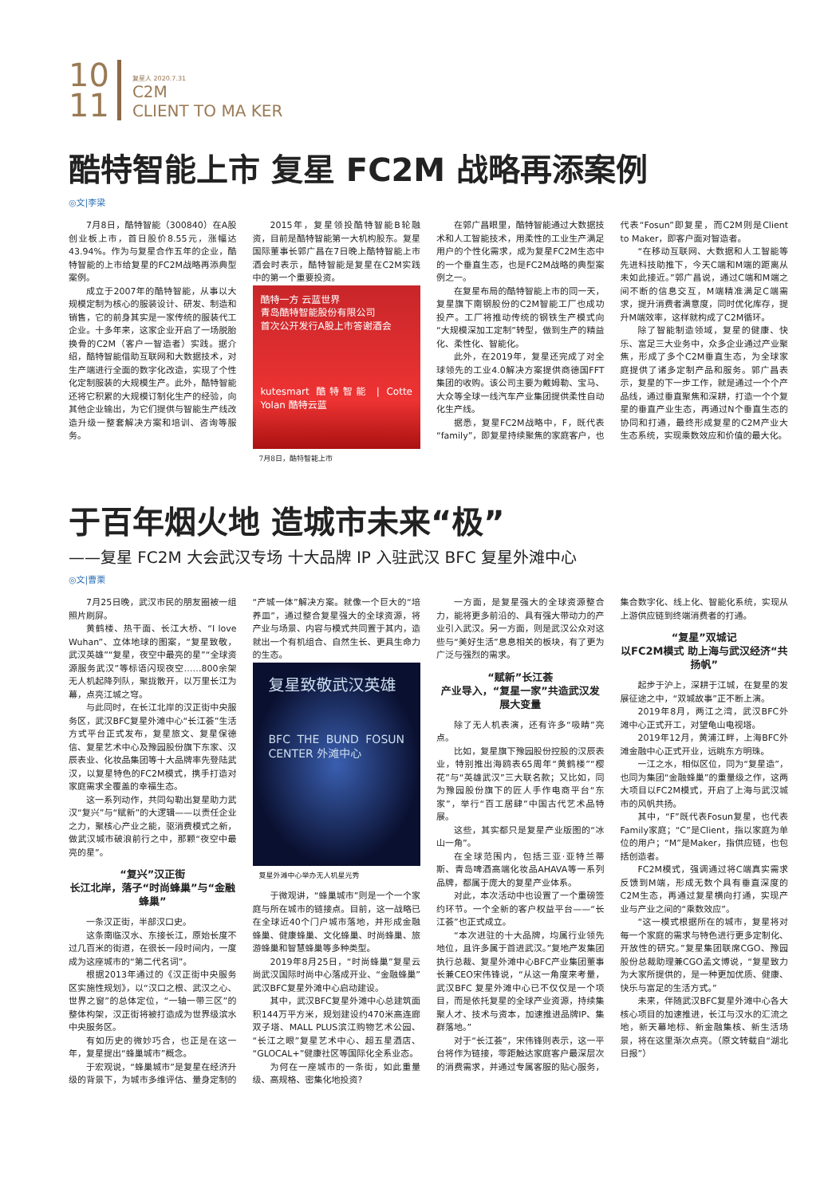10
11
复星人 2020.7.31
C2M
CLIENT TO MA KER
酷特智能上市 复星 FC2M 战略再添案例
◎文|李梁
7月8日，酷特智能（300840）在A股创业板上市，首日股价8.55元，涨幅达43.94%。作为与复星合作五年的企业，酷特智能的上市给复星的FC2M战略再添典型案例。
成立于2007年的酷特智能，从事以大规模定制为核心的服装设计、研发、制造和销售，它的前身其实是一家传统的服装代工企业。十多年来，这家企业开启了一场脱胎换骨的C2M（客户一智造者）实践。据介绍，酷特智能借助互联网和大数据技术，对生产端进行全面的数字化改造，实现了个性化定制服装的大规模生产。此外，酷特智能还将它积累的大规模订制化生产的经验，向其他企业输出，为它们提供与智能生产线改造升级一整套解决方案和培训、咨询等服务。
2015年，复星领投酷特智能B轮融资，目前是酷特智能第一大机构股东。复星国际董事长郭广昌在7日晚上酷特智能上市酒会时表示，酷特智能是复星在C2M实践中的第一个重要投资。
酷特一方 云蓝世界
青岛酷特智能股份有限公司
首次公开发行A股上市答谢酒会
kutesmart 酷特智能 | Cotte Yolan 酷特云蓝
7月8日，酷特智能上市
在郭广昌眼里，酷特智能通过大数据技术和人工智能技术，用柔性的工业生产满足用户的个性化需求，成为复星FC2M生态中的一个垂直生态，也是FC2M战略的典型案例之一。
在复星布局的酷特智能上市的同一天，复星旗下南钢股份的C2M智能工厂也成功投产。工厂将推动传统的钢铁生产模式向“大规模深加工定制”转型，做到生产的精益化、柔性化、智能化。
此外，在2019年，复星还完成了对全球领先的工业4.0解决方案提供商德国FFT集团的收购。该公司主要为戴姆勒、宝马、大众等全球一线汽车产业集团提供柔性自动化生产线。
据悉，复星FC2M战略中，F，既代表“family”，即复星持续聚焦的家庭客户，也代表“Fosun”即复星，而C2M则是Client to Maker，即客户面对智造者。
“在移动互联网、大数据和人工智能等先进科技助推下，今天C端和M端的距离从未如此接近。”郭广昌说，通过C端和M端之间不断的信息交互，M端精准满足C端需求，提升消费者满意度，同时优化库存，提升M端效率，这样就构成了C2M循环。
除了智能制造领域，复星的健康、快乐、富足三大业务中，众多企业通过产业聚焦，形成了多个C2M垂直生态，为全球家庭提供了诸多定制产品和服务。郭广昌表示，复星的下一步工作，就是通过一个个产品线，通过垂直聚焦和深耕，打造一个个复星的垂直产业生态，再通过N个垂直生态的协同和打通，最终形成复星的C2M产业大生态系统，实现乘数效应和价值的最大化。
于百年烟火地 造城市未来“极”
——复星 FC2M 大会武汉专场 十大品牌 IP 入驻武汉 BFC 复星外滩中心
◎文|曹栗
7月25日晚，武汉市民的朋友圈被一组照片刷屏。
黄鹤楼、热干面、长江大桥、“I love Wuhan”、立体地球的图案，“复星致敬，武汉英雄”“复星，夜空中最亮的星”“全球资源服务武汉”等标语闪现夜空……800余架无人机起降列队，聚拢散开，以万里长江为幕，点亮江城之穹。
与此同时，在长江北岸的汉正街中央服务区，武汉BFC复星外滩中心“长江荟”生活方式平台正式发布，复星旅文、复星保德信、复星艺术中心及豫园股份旗下东家、汉辰表业、化妆品集团等十大品牌率先登陆武汉，以复星特色的FC2M模式，携手打造对家庭需求全覆盖的幸福生态。
这一系列动作，共同勾勒出复星助力武汉“复兴”与“赋新”的大逻辑——以责任企业之力，聚核心产业之能，驱消费模式之新，做武汉城市破浪前行之中，那颗“夜空中最亮的星”。
“复兴”汉正街
长江北岸，落子“时尚蜂巢”与“金融蜂巢”
一条汉正街，半部汉口史。
这条南临汉水、东接长江，原始长度不过几百米的街道，在很长一段时间内，一度成为这座城市的“第二代名词”。
根据2013年通过的《汉正街中央服务区实施性规划》，以“汉口之根、武汉之心、世界之窗”的总体定位，“一轴一带三区”的整体构架，汉正街将被打造成为世界级滨水中央服务区。
有如历史的微妙巧合，也正是在这一年，复星提出“蜂巢城市”概念。
于宏观说，“蜂巢城市”是复星在经济升级的背景下，为城市多维评估、量身定制的“产城一体”解决方案。就像一个巨大的“培养皿”，通过整合复星强大的全球资源，将产业与场景、内容与模式共同置于其内，造就出一个有机组合、自然生长、更具生命力的生态。
复星致敬武汉英雄
BFC THE BUND FOSUN CENTER 外滩中心
复星外滩中心举办无人机星光秀
于微观讲，“蜂巢城市”则是一个一个家庭与所在城市的链接点。目前，这一战略已在全球近40个门户城市落地，并形成金融蜂巢、健康蜂巢、文化蜂巢、时尚蜂巢、旅游蜂巢和智慧蜂巢等多种类型。
2019年8月25日，“时尚蜂巢”复星云尚武汉国际时尚中心落成开业、“金融蜂巢”武汉BFC复星外滩中心启动建设。
其中，武汉BFC复星外滩中心总建筑面积144万平方米，规划建设约470米高连廊双子塔、MALL PLUS滨江购物艺术公园、“长江之眼”复星艺术中心、超五星酒店、“GLOCAL+”健康社区等国际化全系业态。
为何在一座城市的一条街，如此重量级、高规格、密集化地投资?
一方面，是复星强大的全球资源整合力，能将更多前沿的、具有强大带动力的产业引入武汉。另一方面，则是武汉公众对这些与“美好生活”息息相关的板块，有了更为广泛与强烈的需求。
“赋新”长江荟
产业导入，“复星一家”共造武汉发展大变量
除了无人机表演，还有许多“吸睛”亮点。
比如，复星旗下豫园股份控股的汉辰表业，特别推出海鸥表65周年“黄鹤楼”“樱花”与“英雄武汉”三大联名款；又比如，同为豫园股份旗下的匠人手作电商平台“东家”，举行“百工居肆”中国古代艺术品特展。
这些，其实都只是复星产业版图的“冰山一角”。
在全球范围内，包括三亚·亚特兰蒂斯、青岛啤酒高端化妆品AHAVA等一系列品牌，都属于庞大的复星产业体系。
对此，本次活动中也设置了一个重磅签约环节。一个全新的客户权益平台——“长江荟”也正式成立。
“本次进驻的十大品牌，均属行业领先地位，且许多属于首进武汉。”复地产发集团执行总裁、复星外滩中心BFC产业集团董事长兼CEO宋伟锋说，“从这一角度来考量，武汉BFC 复星外滩中心已不仅仅是一个项目，而是依托复星的全球产业资源，持续集聚人才、技术与资本，加速推进品牌IP、集群落地。”
对于“长江荟”，宋伟锋则表示，这一平台将作为链接，零距触达家庭客户最深层次的消费需求，并通过专属客服的贴心服务，集合数字化、线上化、智能化系统，实现从上游供应链到终端消费者的打通。
“复星”双城记
以FC2M模式 助上海与武汉经济“共扬帆”
起步于沪上，深耕于江城，在复星的发展征途之中，“双城故事”正不断上演。
2019年8月，两江之湾，武汉BFC外滩中心正式开工，对望龟山电视塔。
2019年12月，黄浦江畔，上海BFC外滩金融中心正式开业，远眺东方明珠。
一江之水，相似区位，同为“复星造”，也同为集团“金融蜂巢”的重量级之作，这两大项目以FC2M模式，开启了上海与武汉城市的风帆共扬。
其中，“F”既代表Fosun复星，也代表Family家庭；“C”是Client，指以家庭为单位的用户；“M”是Maker，指供应链，也包括创造者。
FC2M模式，强调通过将C端真实需求反馈到M端，形成无数个具有垂直深度的C2M生态，再通过复星横向打通，实现产业与产业之间的“乘数效应”。
“这一模式根据所在的城市，复星将对每一个家庭的需求与特色进行更多定制化、开放性的研究。”复星集团联席CGO、豫园股份总裁助理兼CGO孟文博说，“复星致力为大家所提供的，是一种更加优质、健康、快乐与富足的生活方式。”
未来，伴随武汉BFC复星外滩中心各大核心项目的加速推进，长江与汉水的汇流之地，新天幕地标、新金融集核、新生活场景，将在这里渐次点亮。（原文转载自“湖北日报”）